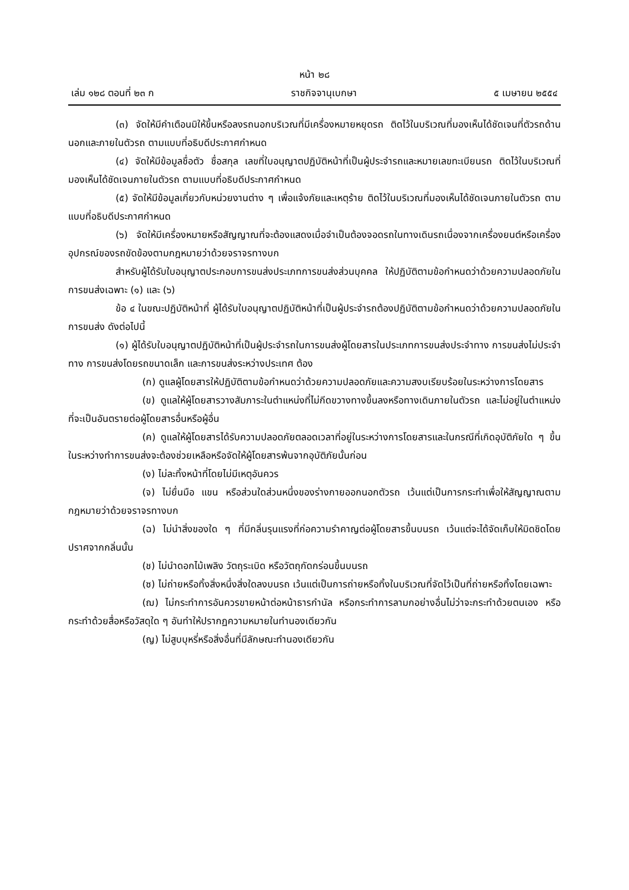หน้า ๒๘
เล่ม ๑๒๘ ตอนที่ ๒๓ ก ราชกิจจานุเบกษา ๕ เมษายน ๒๕๕๔
(๓) จัดให้มีคำเตือนมิให้ขึ้นหรือลงรถนอกบริเวณที่มีเครื่องหมายหยุดรถ ติดไว้ในบริเวณที่มองเห็นได้ชัดเจนที่ตัวรถด้านนอกและภายในตัวรถ ตามแบบที่อธิบดีประกาศกำหนด
(๔) จัดให้มีข้อมูลชื่อตัว ชื่อสกุล เลขที่ใบอนุญาตปฏิบัติหน้าที่เป็นผู้ประจำรถและหมายเลขทะเบียนรถ ติดไว้ในบริเวณที่มองเห็นได้ชัดเจนภายในตัวรถ ตามแบบที่อธิบดีประกาศกำหนด
(๕) จัดให้มีข้อมูลเกี่ยวกับหน่วยงานต่าง ๆ เพื่อแจ้งภัยและเหตุร้าย ติดไว้ในบริเวณที่มองเห็นได้ชัดเจนภายในตัวรถ ตามแบบที่อธิบดีประกาศกำหนด
(๖) จัดให้มีเครื่องหมายหรือสัญญาณที่จะต้องแสดงเมื่อจำเป็นต้องจอดรถในทางเดินรถเนื่องจากเครื่องยนต์หรือเครื่องอุปกรณ์ของรถขัดข้องตามกฎหมายว่าด้วยจราจรทางบก
สำหรับผู้ได้รับใบอนุญาตประกอบการขนส่งประเภทการขนส่งส่วนบุคคล ให้ปฏิบัติตามข้อกำหนดว่าด้วยความปลอดภัยในการขนส่งเฉพาะ (๑) และ (๖)
ข้อ ๔ ในขณะปฏิบัติหน้าที่ ผู้ได้รับใบอนุญาตปฏิบัติหน้าที่เป็นผู้ประจำรถต้องปฏิบัติตามข้อกำหนดว่าด้วยความปลอดภัยในการขนส่ง ดังต่อไปนี้
(๑) ผู้ได้รับใบอนุญาตปฏิบัติหน้าที่เป็นผู้ประจำรถในการขนส่งผู้โดยสารในประเภทการขนส่งประจำทาง การขนส่งไม่ประจำทาง การขนส่งโดยรถขนาดเล็ก และการขนส่งระหว่างประเทศ ต้อง
(ก) ดูแลผู้โดยสารให้ปฏิบัติตามข้อกำหนดว่าด้วยความปลอดภัยและความสงบเรียบร้อยในระหว่างการโดยสาร
(ข) ดูแลให้ผู้โดยสารวางสัมภาระในตำแหน่งที่ไม่กีดขวางทางขึ้นลงหรือทางเดินภายในตัวรถ และไม่อยู่ในตำแหน่งที่จะเป็นอันตรายต่อผู้โดยสารอื่นหรือผู้อื่น
(ค) ดูแลให้ผู้โดยสารได้รับความปลอดภัยตลอดเวลาที่อยู่ในระหว่างการโดยสารและในกรณีที่เกิดอุบัติภัยใด ๆ ขึ้นในระหว่างทำการขนส่งจะต้องช่วยเหลือหรือจัดให้ผู้โดยสารพ้นจากอุบัติภัยนั้นก่อน
(ง) ไม่ละทิ้งหน้าที่โดยไม่มีเหตุอันควร
(จ) ไม่ยื่นมือ แขน หรือส่วนใดส่วนหนึ่งของร่างกายออกนอกตัวรถ เว้นแต่เป็นการกระทำเพื่อให้สัญญาณตามกฎหมายว่าด้วยจราจรทางบก
(ฉ) ไม่นำสิ่งของใด ๆ ที่มีกลิ่นรุนแรงที่ก่อความรำคาญต่อผู้โดยสารขึ้นบนรถ เว้นแต่จะได้จัดเก็บให้มิดชิดโดยปราศจากกลิ่นนั้น
(ช) ไม่นำดอกไม้เพลิง วัตถุระเบิด หรือวัตถุกัดกร่อนขึ้นบนรถ
(ซ) ไม่ถ่ายหรือทิ้งสิ่งหนึ่งสิ่งใดลงบนรถ เว้นแต่เป็นการถ่ายหรือทิ้งในบริเวณที่จัดไว้เป็นที่ถ่ายหรือทิ้งโดยเฉพาะ
(ฌ) ไม่กระทำการอันควรขายหน้าต่อหน้าธารกำนัล หรือกระทำการลามกอย่างอื่นไม่ว่าจะกระทำด้วยตนเอง หรือกระทำด้วยสื่อหรือวัสดุใด ๆ อันทำให้ปรากฏความหมายในทำนองเดียวกัน
(ญ) ไม่สูบบุหรี่หรือสิ่งอื่นที่มีลักษณะทำนองเดียวกัน